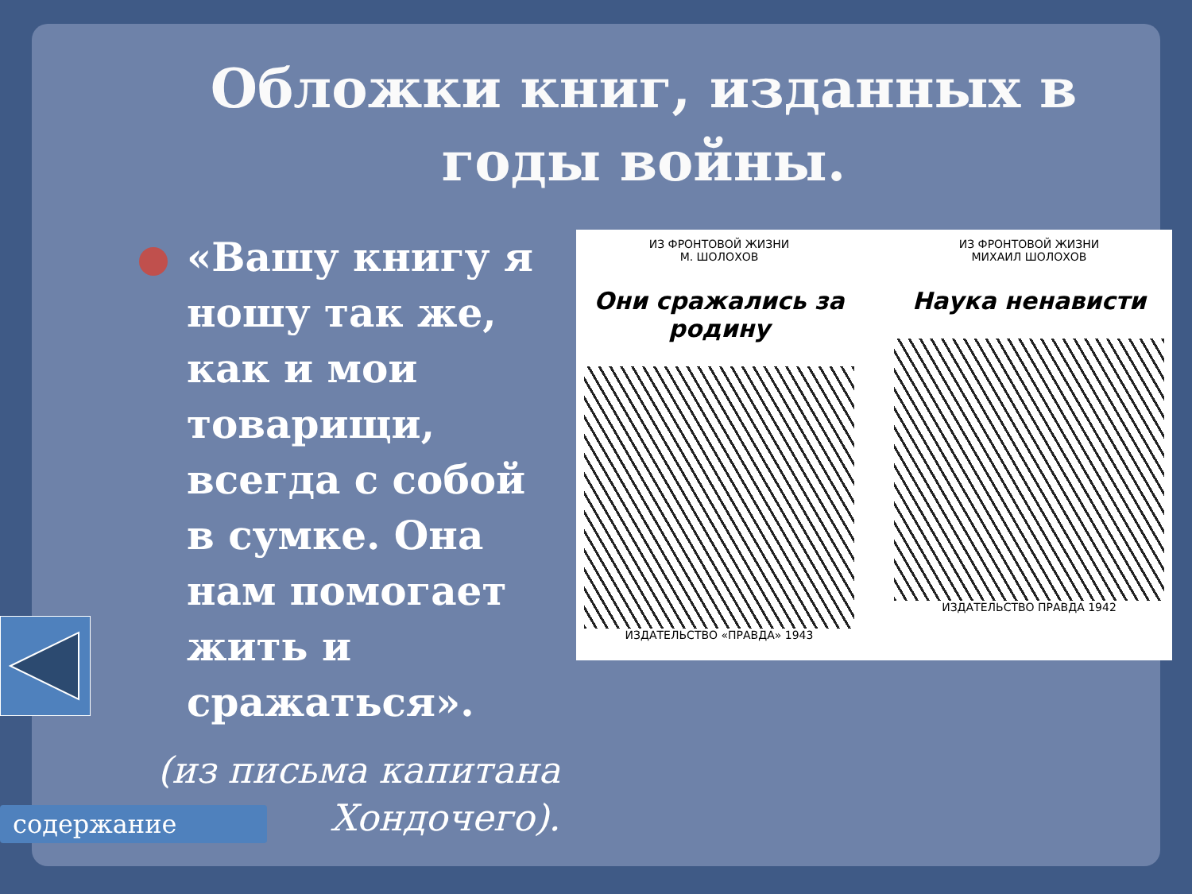Обложки книг, изданных в годы войны.
«Вашу книгу я ношу так же, как и мои товарищи, всегда с собой в сумке. Она нам помогает жить и сражаться».
(из письма капитана Хондочего).
ИЗ ФРОНТОВОЙ ЖИЗНИ
М. ШОЛОХОВ
Они сражались за родину
ИЗДАТЕЛЬСТВО «ПРАВДА» 1943
ИЗ ФРОНТОВОЙ ЖИЗНИ
МИХАИЛ ШОЛОХОВ
Наука ненависти
ИЗДАТЕЛЬСТВО ПРАВДА 1942
содержание